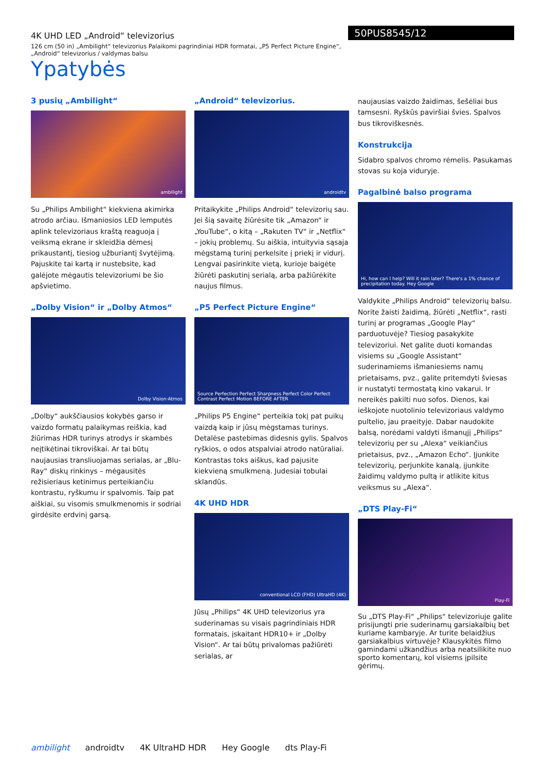4K UHD LED „Android“ televizorius
126 cm (50 in) „Ambilight“ televizorius Palaikomi pagrindiniai HDR formatai, „P5 Perfect Picture Engine“, „Android“ televizorius / valdymas balsu
50PUS8545/12
Ypatybės
3 pusių „Ambilight“
ambilight
Su „Philips Ambilight“ kiekviena akimirka atrodo arčiau. Išmaniosios LED lemputės aplink televizoriaus kraštą reaguoja į veiksmą ekrane ir skleidžia dėmesį prikaustantį, tiesiog užburiantį švytėjimą. Pajuskite tai kartą ir nustebsite, kad galėjote mėgautis televizoriumi be šio apšvietimo.
„Dolby Vision“ ir „Dolby Atmos“
Dolby Vision·Atmos
„Dolby“ aukščiausios kokybės garso ir vaizdo formatų palaikymas reiškia, kad žiūrimas HDR turinys atrodys ir skambės neįtikėtinai tikroviškai. Ar tai būtų naujausias transliuojamas serialas, ar „Blu-Ray“ diskų rinkinys – mėgausitės režisieriaus ketinimus perteikiančiu kontrastu, ryškumu ir spalvomis. Taip pat aiškiai, su visomis smulkmenomis ir sodriai girdėsite erdvinį garsą.
„Android“ televizorius.
androidtv
Pritaikykite „Philips Android“ televizorių sau. Jei šią savaitę žiūrėsite tik „Amazon“ ir „YouTube“, o kitą – „Rakuten TV“ ir „Netflix“ – jokių problemų. Su aiškia, intuityvia sąsaja mėgstamą turinį perkelsite į priekį ir vidurį. Lengvai pasirinkite vietą, kurioje baigėte žiūrėti paskutinį serialą, arba pažiūrėkite naujus filmus.
„P5 Perfect Picture Engine“
Source Perfection Perfect Sharpness Perfect Color Perfect Contrast Perfect Motion BEFORE AFTER
„Philips P5 Engine“ perteikia tokį pat puikų vaizdą kaip ir jūsų mėgstamas turinys. Detalėse pastebimas didesnis gylis. Spalvos ryškios, o odos atspalviai atrodo natūraliai. Kontrastas toks aiškus, kad pajusite kiekvieną smulkmeną. Judesiai tobulai sklandūs.
4K UHD HDR
conventional LCD (FHD) UltraHD (4K)
Jūsų „Philips“ 4K UHD televizorius yra suderinamas su visais pagrindiniais HDR formatais, įskaitant HDR10+ ir „Dolby Vision“. Ar tai būtų privalomas pažiūrėti serialas, ar
naujausias vaizdo žaidimas, šešėliai bus tamsesni. Ryškūs paviršiai švies. Spalvos bus tikroviškesnės.
Konstrukcija
Sidabro spalvos chromo rėmelis. Pasukamas stovas su koja viduryje.
Pagalbinė balso programa
Hi, how can I help? Will it rain later? There's a 1% chance of precipitation today. Hey Google
Valdykite „Philips Android“ televizorių balsu. Norite žaisti žaidimą, žiūrėti „Netflix“, rasti turinį ar programas „Google Play“ parduotuvėje? Tiesiog pasakykite televizoriui. Net galite duoti komandas visiems su „Google Assistant“ suderinamiems išmaniesiems namų prietaisams, pvz., galite pritemdyti šviesas ir nustatyti termostatą kino vakarui. Ir nereikės pakilti nuo sofos. Dienos, kai ieškojote nuotolinio televizoriaus valdymo pultelio, jau praeityje. Dabar naudokite balsą, norėdami valdyti išmanųjį „Philips“ televizorių per su „Alexa“ veikiančius prietaisus, pvz., „Amazon Echo“. Įjunkite televizorių, perjunkite kanalą, įjunkite žaidimų valdymo pultą ir atlikite kitus veiksmus su „Alexa“.
„DTS Play-Fi“
Play-Fi
Su „DTS Play-Fi“ „Philips“ televizoriuje galite prisijungti prie suderinamų garsiakalbių bet kuriame kambaryje. Ar turite belaidžius garsiakalbius virtuvėje? Klausykitės filmo gamindami užkandžius arba neatsilikite nuo sporto komentarų, kol visiems įpilsite gėrimų.
ambilight androidtv 4K UltraHD HDR Hey Google dts Play-Fi